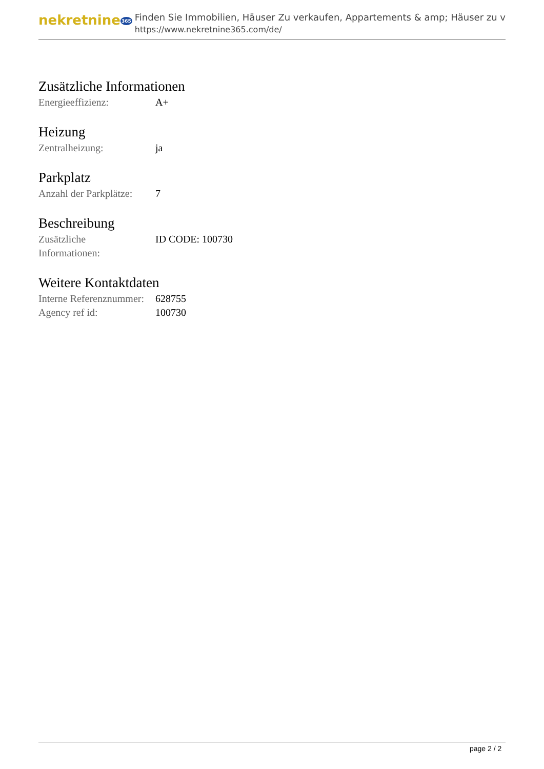nekretnine365
Finden Sie Immobilien, Häuser Zu verkaufen, Appartements & amp; Häuser zu v
https://www.nekretnine365.com/de/
Zusätzliche Informationen
| Energieeffizienz: | A+ |
Heizung
| Zentralheizung: | ja |
Parkplatz
| Anzahl der Parkplätze: | 7 |
Beschreibung
| Zusätzliche Informationen: | ID CODE: 100730 |
Weitere Kontaktdaten
| Interne Referenznummer: | 628755 |
| Agency ref id: | 100730 |
page 2 / 2